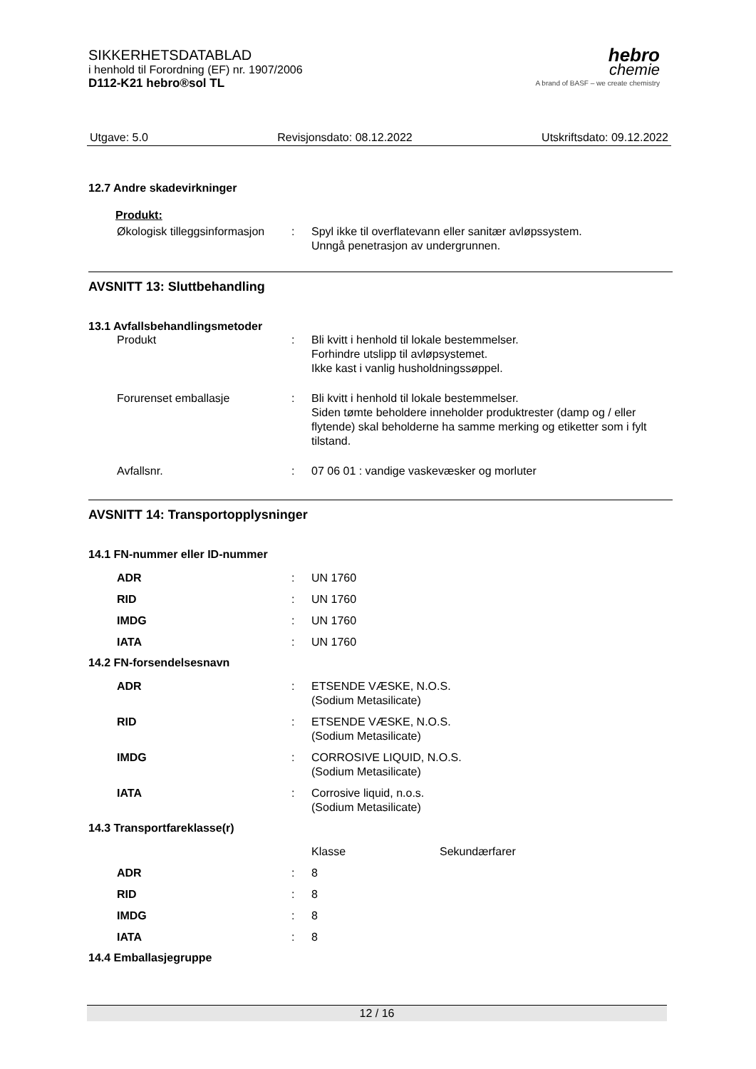SIKKERHETSDATABLAD
i henhold til Forordning (EF) nr. 1907/2006
D112-K21 hebro®sol TL
hebro
chemie
A brand of BASF – we create chemistry
Utgave: 5.0 Revisjonsdato: 08.12.2022 Utskriftsdato: 09.12.2022
12.7 Andre skadevirkninger
Produkt:
| Økologisk tilleggsinformasjon | : | Spyl ikke til overflatevann eller sanitær avløpssystem. Unngå penetrasjon av undergrunnen. |
AVSNITT 13: Sluttbehandling
13.1 Avfallsbehandlingsmetoder
| Produkt | : | Bli kvitt i henhold til lokale bestemmelser. Forhindre utslipp til avløpsystemet. Ikke kast i vanlig husholdningssøppel. |
| Forurenset emballasje | : | Bli kvitt i henhold til lokale bestemmelser. Siden tømte beholdere inneholder produktrester (damp og / eller flytende) skal beholderne ha samme merking og etiketter som i fylt tilstand. |
| Avfallsnr. | : | 07 06 01 : vandige vaskevæsker og morluter |
AVSNITT 14: Transportopplysninger
14.1 FN-nummer eller ID-nummer
| ADR | : | UN 1760 |
| RID | : | UN 1760 |
| IMDG | : | UN 1760 |
| IATA | : | UN 1760 |
14.2 FN-forsendelsesnavn
| ADR | : | ETSENDE VÆSKE, N.O.S. (Sodium Metasilicate) |
| RID | : | ETSENDE VÆSKE, N.O.S. (Sodium Metasilicate) |
| IMDG | : | CORROSIVE LIQUID, N.O.S. (Sodium Metasilicate) |
| IATA | : | Corrosive liquid, n.o.s. (Sodium Metasilicate) |
14.3 Transportfareklasse(r)
| | | Klasse | Sekundærfarer |
| ADR | : | 8 | |
| RID | : | 8 | |
| IMDG | : | 8 | |
| IATA | : | 8 | |
14.4 Emballasjegruppe
12 / 16